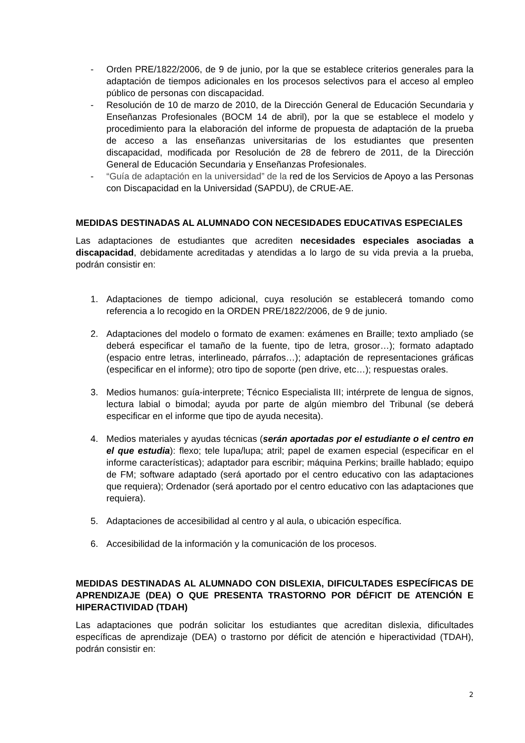- Orden PRE/1822/2006, de 9 de junio, por la que se establece criterios generales para la adaptación de tiempos adicionales en los procesos selectivos para el acceso al empleo público de personas con discapacidad.
- Resolución de 10 de marzo de 2010, de la Dirección General de Educación Secundaria y Enseñanzas Profesionales (BOCM 14 de abril), por la que se establece el modelo y procedimiento para la elaboración del informe de propuesta de adaptación de la prueba de acceso a las enseñanzas universitarias de los estudiantes que presenten discapacidad, modificada por Resolución de 28 de febrero de 2011, de la Dirección General de Educación Secundaria y Enseñanzas Profesionales.
- “Guía de adaptación en la universidad” de la red de los Servicios de Apoyo a las Personas con Discapacidad en la Universidad (SAPDU), de CRUE-AE.
MEDIDAS DESTINADAS AL ALUMNADO CON NECESIDADES EDUCATIVAS ESPECIALES
Las adaptaciones de estudiantes que acrediten necesidades especiales asociadas a discapacidad, debidamente acreditadas y atendidas a lo largo de su vida previa a la prueba, podrán consistir en:
1. Adaptaciones de tiempo adicional, cuya resolución se establecerá tomando como referencia a lo recogido en la ORDEN PRE/1822/2006, de 9 de junio.
2. Adaptaciones del modelo o formato de examen: exámenes en Braille; texto ampliado (se deberá especificar el tamaño de la fuente, tipo de letra, grosor…); formato adaptado (espacio entre letras, interlineado, párrafos…); adaptación de representaciones gráficas (especificar en el informe); otro tipo de soporte (pen drive, etc…); respuestas orales.
3. Medios humanos: guía-interprete; Técnico Especialista III; intérprete de lengua de signos, lectura labial o bimodal; ayuda por parte de algún miembro del Tribunal (se deberá especificar en el informe que tipo de ayuda necesita).
4. Medios materiales y ayudas técnicas (serán aportadas por el estudiante o el centro en el que estudia): flexo; tele lupa/lupa; atril; papel de examen especial (especificar en el informe características); adaptador para escribir; máquina Perkins; braille hablado; equipo de FM; software adaptado (será aportado por el centro educativo con las adaptaciones que requiera); Ordenador (será aportado por el centro educativo con las adaptaciones que requiera).
5. Adaptaciones de accesibilidad al centro y al aula, o ubicación específica.
6. Accesibilidad de la información y la comunicación de los procesos.
MEDIDAS DESTINADAS AL ALUMNADO CON DISLEXIA, DIFICULTADES ESPECÍFICAS DE APRENDIZAJE (DEA) O QUE PRESENTA TRASTORNO POR DÉFICIT DE ATENCIÓN E HIPERACTIVIDAD (TDAH)
Las adaptaciones que podrán solicitar los estudiantes que acreditan dislexia, dificultades específicas de aprendizaje (DEA) o trastorno por déficit de atención e hiperactividad (TDAH), podrán consistir en:
2